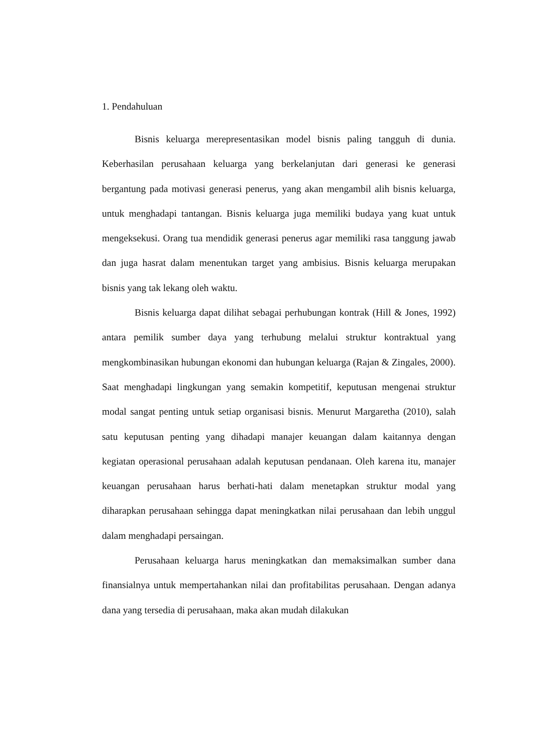1. Pendahuluan
Bisnis keluarga merepresentasikan model bisnis paling tangguh di dunia. Keberhasilan perusahaan keluarga yang berkelanjutan dari generasi ke generasi bergantung pada motivasi generasi penerus, yang akan mengambil alih bisnis keluarga, untuk menghadapi tantangan. Bisnis keluarga juga memiliki budaya yang kuat untuk mengeksekusi. Orang tua mendidik generasi penerus agar memiliki rasa tanggung jawab dan juga hasrat dalam menentukan target yang ambisius. Bisnis keluarga merupakan bisnis yang tak lekang oleh waktu.
Bisnis keluarga dapat dilihat sebagai perhubungan kontrak (Hill & Jones, 1992) antara pemilik sumber daya yang terhubung melalui struktur kontraktual yang mengkombinasikan hubungan ekonomi dan hubungan keluarga (Rajan & Zingales, 2000). Saat menghadapi lingkungan yang semakin kompetitif, keputusan mengenai struktur modal sangat penting untuk setiap organisasi bisnis. Menurut Margaretha (2010), salah satu keputusan penting yang dihadapi manajer keuangan dalam kaitannya dengan kegiatan operasional perusahaan adalah keputusan pendanaan. Oleh karena itu, manajer keuangan perusahaan harus berhati-hati dalam menetapkan struktur modal yang diharapkan perusahaan sehingga dapat meningkatkan nilai perusahaan dan lebih unggul dalam menghadapi persaingan.
Perusahaan keluarga harus meningkatkan dan memaksimalkan sumber dana finansialnya untuk mempertahankan nilai dan profitabilitas perusahaan. Dengan adanya dana yang tersedia di perusahaan, maka akan mudah dilakukan